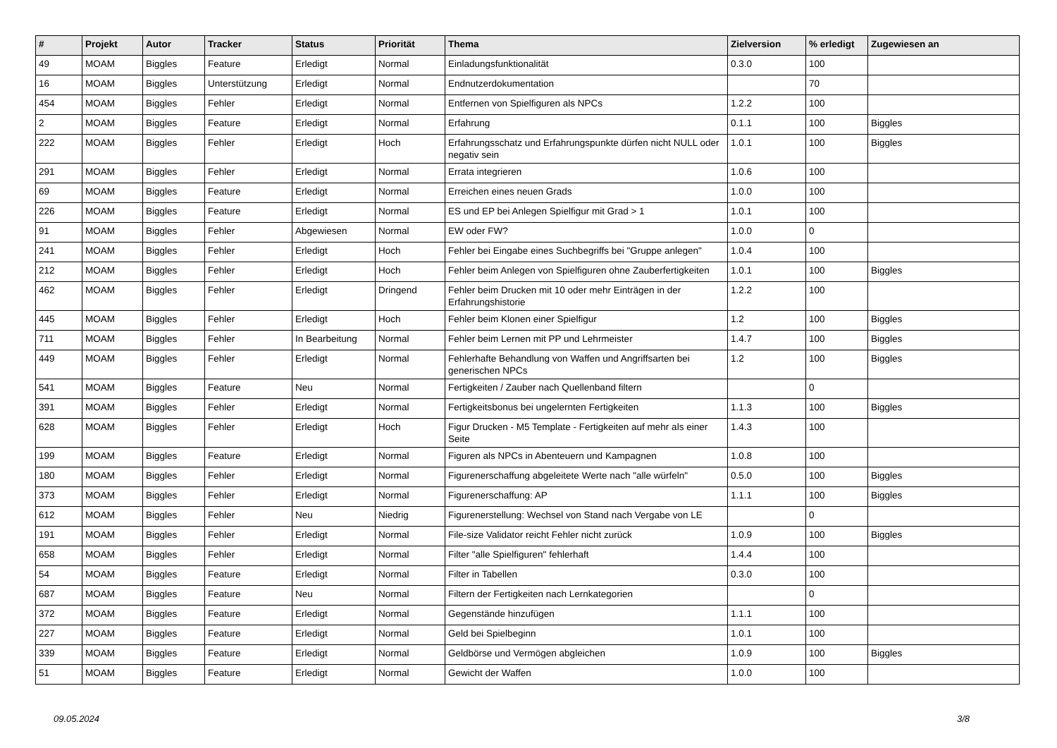| # | Projekt | Autor | Tracker | Status | Priorität | Thema | Zielversion | % erledigt | Zugewiesen an |
| --- | --- | --- | --- | --- | --- | --- | --- | --- | --- |
| 49 | MOAM | Biggles | Feature | Erledigt | Normal | Einladungsfunktionalität | 0.3.0 | 100 | |
| 16 | MOAM | Biggles | Unterstützung | Erledigt | Normal | Endnutzerdokumentation | | 70 | |
| 454 | MOAM | Biggles | Fehler | Erledigt | Normal | Entfernen von Spielfiguren als NPCs | 1.2.2 | 100 | |
| 2 | MOAM | Biggles | Feature | Erledigt | Normal | Erfahrung | 0.1.1 | 100 | Biggles |
| 222 | MOAM | Biggles | Fehler | Erledigt | Hoch | Erfahrungsschatz und Erfahrungspunkte dürfen nicht NULL oder negativ sein | 1.0.1 | 100 | Biggles |
| 291 | MOAM | Biggles | Fehler | Erledigt | Normal | Errata integrieren | 1.0.6 | 100 | |
| 69 | MOAM | Biggles | Feature | Erledigt | Normal | Erreichen eines neuen Grads | 1.0.0 | 100 | |
| 226 | MOAM | Biggles | Feature | Erledigt | Normal | ES und EP bei Anlegen Spielfigur mit Grad > 1 | 1.0.1 | 100 | |
| 91 | MOAM | Biggles | Fehler | Abgewiesen | Normal | EW oder FW? | 1.0.0 | 0 | |
| 241 | MOAM | Biggles | Fehler | Erledigt | Hoch | Fehler bei Eingabe eines Suchbegriffs bei "Gruppe anlegen" | 1.0.4 | 100 | |
| 212 | MOAM | Biggles | Fehler | Erledigt | Hoch | Fehler beim Anlegen von Spielfiguren ohne Zauberfertigkeiten | 1.0.1 | 100 | Biggles |
| 462 | MOAM | Biggles | Fehler | Erledigt | Dringend | Fehler beim Drucken mit 10 oder mehr Einträgen in der Erfahrungshistorie | 1.2.2 | 100 | |
| 445 | MOAM | Biggles | Fehler | Erledigt | Hoch | Fehler beim Klonen einer Spielfigur | 1.2 | 100 | Biggles |
| 711 | MOAM | Biggles | Fehler | In Bearbeitung | Normal | Fehler beim Lernen mit PP und Lehrmeister | 1.4.7 | 100 | Biggles |
| 449 | MOAM | Biggles | Fehler | Erledigt | Normal | Fehlerhafte Behandlung von Waffen und Angriffsarten bei generischen NPCs | 1.2 | 100 | Biggles |
| 541 | MOAM | Biggles | Feature | Neu | Normal | Fertigkeiten / Zauber nach Quellenband filtern | | 0 | |
| 391 | MOAM | Biggles | Fehler | Erledigt | Normal | Fertigkeitsbonus bei ungelernten Fertigkeiten | 1.1.3 | 100 | Biggles |
| 628 | MOAM | Biggles | Fehler | Erledigt | Hoch | Figur Drucken - M5 Template - Fertigkeiten auf mehr als einer Seite | 1.4.3 | 100 | |
| 199 | MOAM | Biggles | Feature | Erledigt | Normal | Figuren als NPCs in Abenteuern und Kampagnen | 1.0.8 | 100 | |
| 180 | MOAM | Biggles | Fehler | Erledigt | Normal | Figurenerschaffung abgeleitete Werte nach "alle würfeln" | 0.5.0 | 100 | Biggles |
| 373 | MOAM | Biggles | Fehler | Erledigt | Normal | Figurenerschaffung: AP | 1.1.1 | 100 | Biggles |
| 612 | MOAM | Biggles | Fehler | Neu | Niedrig | Figurenerstellung: Wechsel von Stand nach Vergabe von LE | | 0 | |
| 191 | MOAM | Biggles | Fehler | Erledigt | Normal | File-size Validator reicht Fehler nicht zurück | 1.0.9 | 100 | Biggles |
| 658 | MOAM | Biggles | Fehler | Erledigt | Normal | Filter "alle Spielfiguren" fehlerhaft | 1.4.4 | 100 | |
| 54 | MOAM | Biggles | Feature | Erledigt | Normal | Filter in Tabellen | 0.3.0 | 100 | |
| 687 | MOAM | Biggles | Feature | Neu | Normal | Filtern der Fertigkeiten nach Lernkategorien | | 0 | |
| 372 | MOAM | Biggles | Feature | Erledigt | Normal | Gegenstände hinzufügen | 1.1.1 | 100 | |
| 227 | MOAM | Biggles | Feature | Erledigt | Normal | Geld bei Spielbeginn | 1.0.1 | 100 | |
| 339 | MOAM | Biggles | Feature | Erledigt | Normal | Geldbörse und Vermögen abgleichen | 1.0.9 | 100 | Biggles |
| 51 | MOAM | Biggles | Feature | Erledigt | Normal | Gewicht der Waffen | 1.0.0 | 100 | |
09.05.2024 3/8